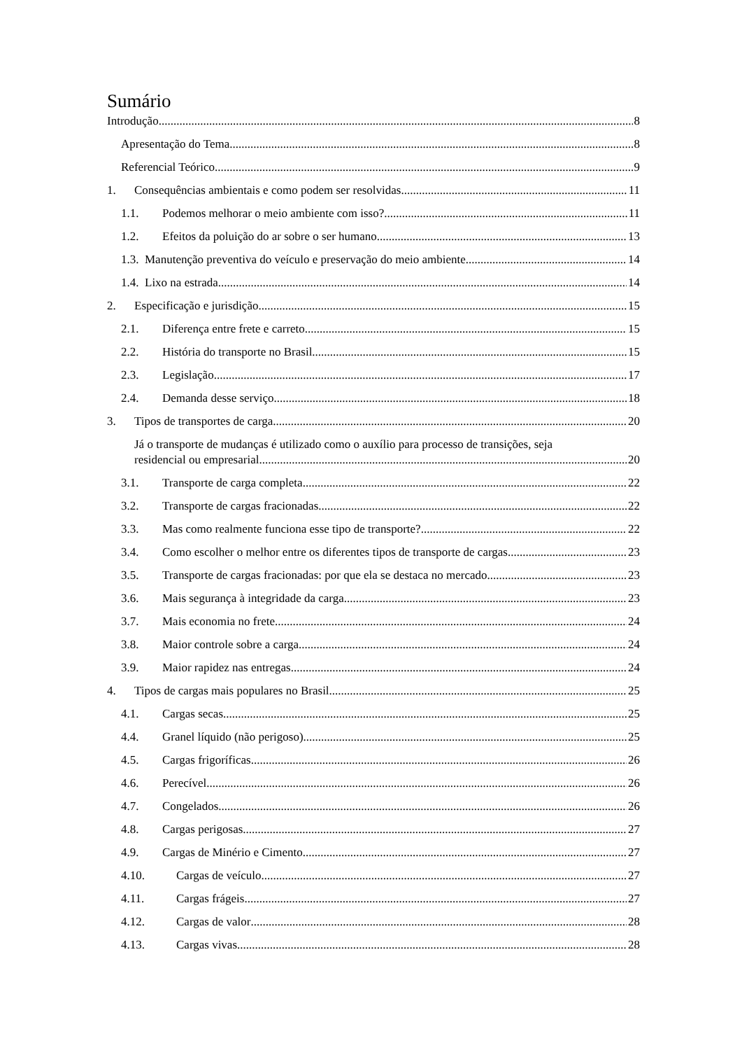Sumário
Introdução 8
Apresentação do Tema 8
Referencial Teórico 9
1. Consequências ambientais e como podem ser resolvidas 11
1.1. Podemos melhorar o meio ambiente com isso? 11
1.2. Efeitos da poluição do ar sobre o ser humano 13
1.3. Manutenção preventiva do veículo e preservação do meio ambiente 14
1.4. Lixo na estrada 14
2. Especificação e jurisdição 15
2.1. Diferença entre frete e carreto 15
2.2. História do transporte no Brasil 15
2.3. Legislação 17
2.4. Demanda desse serviço 18
3. Tipos de transportes de carga 20
Já o transporte de mudanças é utilizado como o auxílio para processo de transições, seja
residencial ou empresarial. 20
3.1. Transporte de carga completa 22
3.2. Transporte de cargas fracionadas 22
3.3. Mas como realmente funciona esse tipo de transporte? 22
3.4. Como escolher o melhor entre os diferentes tipos de transporte de cargas 23
3.5. Transporte de cargas fracionadas: por que ela se destaca no mercado 23
3.6. Mais segurança à integridade da carga 23
3.7. Mais economia no frete 24
3.8. Maior controle sobre a carga 24
3.9. Maior rapidez nas entregas 24
4. Tipos de cargas mais populares no Brasil 25
4.1. Cargas secas 25
4.4. Granel líquido (não perigoso) 25
4.5. Cargas frigoríficas 26
4.6. Perecível 26
4.7. Congelados 26
4.8. Cargas perigosas 27
4.9. Cargas de Minério e Cimento 27
4.10. Cargas de veículo 27
4.11. Cargas frágeis 27
4.12. Cargas de valor 28
4.13. Cargas vivas 28